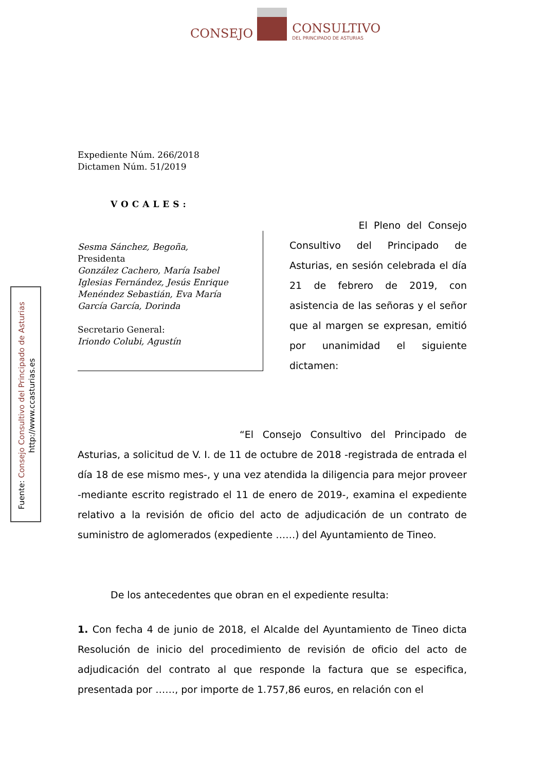CONSEJO
CONSULTIVO
DEL PRINCIPADO DE ASTURIAS
Fuente: Consejo Consultivo del Principado de Asturias
http://www.ccasturias.es
Expediente Núm. 266/2018
Dictamen Núm. 51/2019
VOCALES:
Sesma Sánchez, Begoña,
Presidenta
González Cachero, María Isabel
Iglesias Fernández, Jesús Enrique
Menéndez Sebastián, Eva María
García García, Dorinda
Secretario General:
Iriondo Colubi, Agustín
El Pleno del Consejo Consultivo del Principado de Asturias, en sesión celebrada el día 21 de febrero de 2019, con asistencia de las señoras y el señor que al margen se expresan, emitió por unanimidad el siguiente dictamen:
“El Consejo Consultivo del Principado de Asturias, a solicitud de V. I. de 11 de octubre de 2018 -registrada de entrada el día 18 de ese mismo mes-, y una vez atendida la diligencia para mejor proveer -mediante escrito registrado el 11 de enero de 2019-, examina el expediente relativo a la revisión de oficio del acto de adjudicación de un contrato de suministro de aglomerados (expediente ……) del Ayuntamiento de Tineo.
De los antecedentes que obran en el expediente resulta:
1. Con fecha 4 de junio de 2018, el Alcalde del Ayuntamiento de Tineo dicta Resolución de inicio del procedimiento de revisión de oficio del acto de adjudicación del contrato al que responde la factura que se especifica, presentada por ……, por importe de 1.757,86 euros, en relación con el